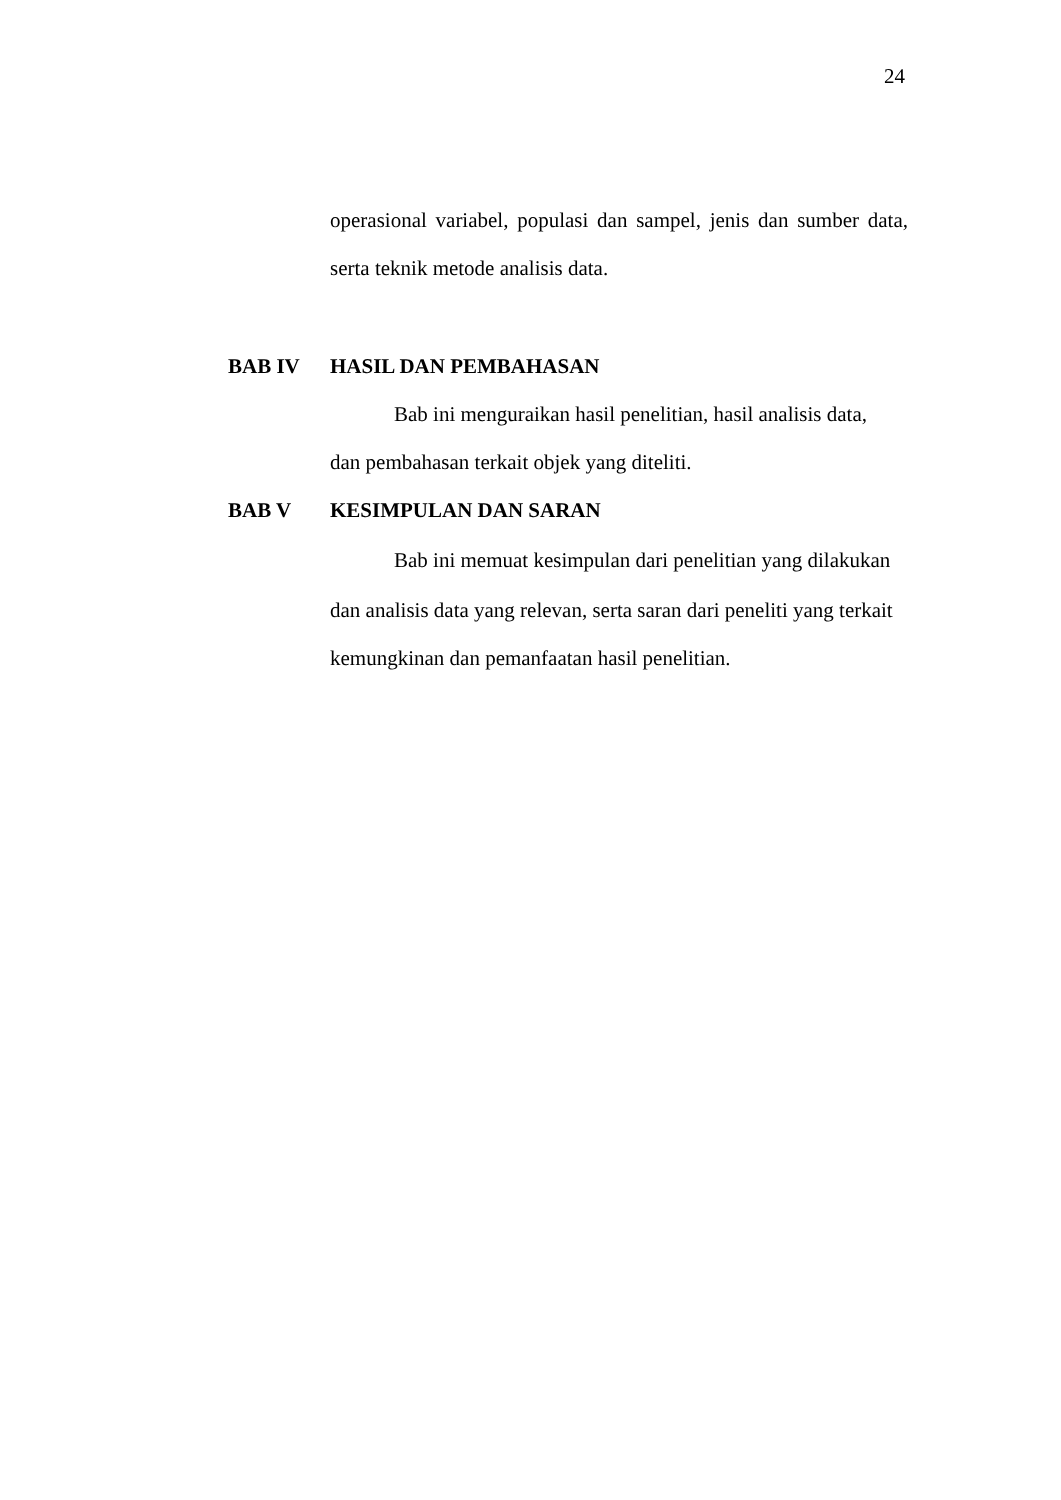24
operasional variabel, populasi dan sampel, jenis dan sumber data,
serta teknik metode analisis data.
BAB IV HASIL DAN PEMBAHASAN
Bab ini menguraikan hasil penelitian, hasil analisis data,
dan pembahasan terkait objek yang diteliti.
BAB V KESIMPULAN DAN SARAN
Bab ini memuat kesimpulan dari penelitian yang dilakukan
dan analisis data yang relevan, serta saran dari peneliti yang terkait
kemungkinan dan pemanfaatan hasil penelitian.